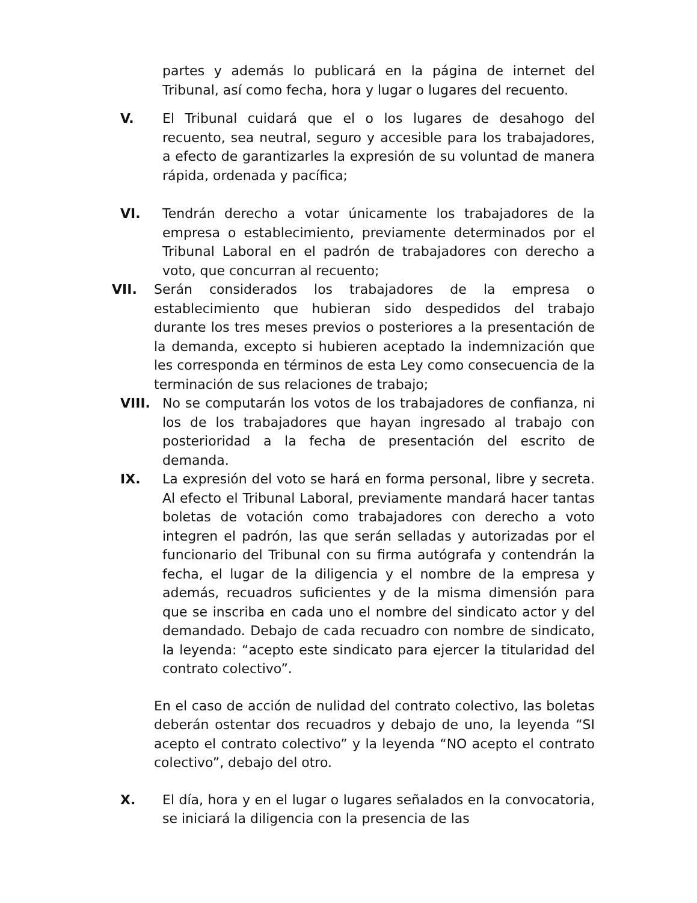partes y además lo publicará en la página de internet del Tribunal, así como fecha, hora y lugar o lugares del recuento.
V. El Tribunal cuidará que el o los lugares de desahogo del recuento, sea neutral, seguro y accesible para los trabajadores, a efecto de garantizarles la expresión de su voluntad de manera rápida, ordenada y pacífica;
VI. Tendrán derecho a votar únicamente los trabajadores de la empresa o establecimiento, previamente determinados por el Tribunal Laboral en el padrón de trabajadores con derecho a voto, que concurran al recuento;
VII. Serán considerados los trabajadores de la empresa o establecimiento que hubieran sido despedidos del trabajo durante los tres meses previos o posteriores a la presentación de la demanda, excepto si hubieren aceptado la indemnización que les corresponda en términos de esta Ley como consecuencia de la terminación de sus relaciones de trabajo;
VIII. No se computarán los votos de los trabajadores de confianza, ni los de los trabajadores que hayan ingresado al trabajo con posterioridad a la fecha de presentación del escrito de demanda.
IX. La expresión del voto se hará en forma personal, libre y secreta. Al efecto el Tribunal Laboral, previamente mandará hacer tantas boletas de votación como trabajadores con derecho a voto integren el padrón, las que serán selladas y autorizadas por el funcionario del Tribunal con su firma autógrafa y contendrán la fecha, el lugar de la diligencia y el nombre de la empresa y además, recuadros suficientes y de la misma dimensión para que se inscriba en cada uno el nombre del sindicato actor y del demandado. Debajo de cada recuadro con nombre de sindicato, la leyenda: “acepto este sindicato para ejercer la titularidad del contrato colectivo”.
En el caso de acción de nulidad del contrato colectivo, las boletas deberán ostentar dos recuadros y debajo de uno, la leyenda “SI acepto el contrato colectivo” y la leyenda “NO acepto el contrato colectivo”, debajo del otro.
X. El día, hora y en el lugar o lugares señalados en la convocatoria, se iniciará la diligencia con la presencia de las